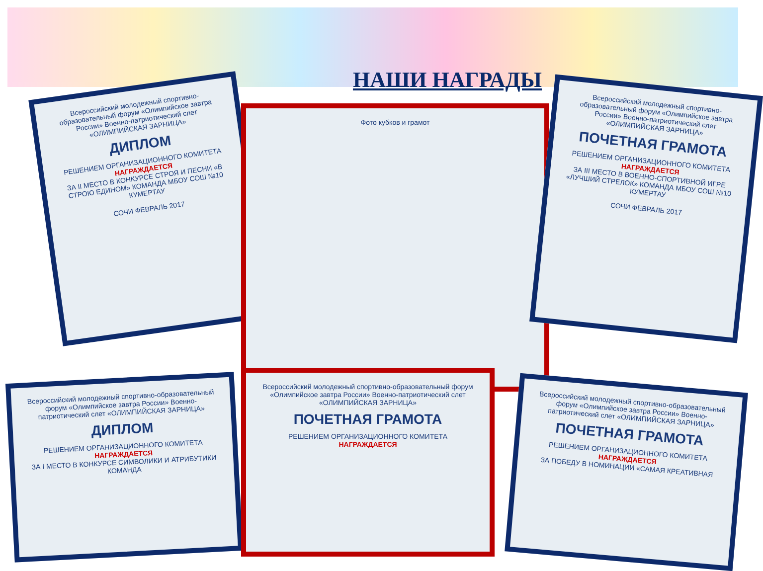НАШИ НАГРАДЫ
Всероссийский молодежный спортивно-образовательный форум «Олимпийское завтра России» Военно-патриотический слет «ОЛИМПИЙСКАЯ ЗАРНИЦА»
ДИПЛОМ
РЕШЕНИЕМ ОРГАНИЗАЦИОННОГО КОМИТЕТА
НАГРАЖДАЕТСЯ
ЗА II МЕСТО В КОНКУРСЕ СТРОЯ И ПЕСНИ «В СТРОЮ ЕДИНОМ» КОМАНДА МБОУ СОШ №10 КУМЕРТАУ
СОЧИ ФЕВРАЛЬ 2017
Фото кубков и грамот
Всероссийский молодежный спортивно-образовательный форум «Олимпийское завтра России» Военно-патриотический слет «ОЛИМПИЙСКАЯ ЗАРНИЦА»
ПОЧЕТНАЯ ГРАМОТА
РЕШЕНИЕМ ОРГАНИЗАЦИОННОГО КОМИТЕТА
НАГРАЖДАЕТСЯ
ЗА III МЕСТО В ВОЕННО-СПОРТИВНОЙ ИГРЕ «ЛУЧШИЙ СТРЕЛОК» КОМАНДА МБОУ СОШ №10 КУМЕРТАУ
СОЧИ ФЕВРАЛЬ 2017
Всероссийский молодежный спортивно-образовательный форум «Олимпийское завтра России» Военно-патриотический слет «ОЛИМПИЙСКАЯ ЗАРНИЦА»
ДИПЛОМ
РЕШЕНИЕМ ОРГАНИЗАЦИОННОГО КОМИТЕТА
НАГРАЖДАЕТСЯ
ЗА I МЕСТО В КОНКУРСЕ СИМВОЛИКИ И АТРИБУТИКИ КОМАНДА
Всероссийский молодежный спортивно-образовательный форум «Олимпийское завтра России» Военно-патриотический слет «ОЛИМПИЙСКАЯ ЗАРНИЦА»
ПОЧЕТНАЯ ГРАМОТА
РЕШЕНИЕМ ОРГАНИЗАЦИОННОГО КОМИТЕТА
НАГРАЖДАЕТСЯ
Всероссийский молодежный спортивно-образовательный форум «Олимпийское завтра России» Военно-патриотический слет «ОЛИМПИЙСКАЯ ЗАРНИЦА»
ПОЧЕТНАЯ ГРАМОТА
РЕШЕНИЕМ ОРГАНИЗАЦИОННОГО КОМИТЕТА
НАГРАЖДАЕТСЯ
ЗА ПОБЕДУ В НОМИНАЦИИ «САМАЯ КРЕАТИВНАЯ